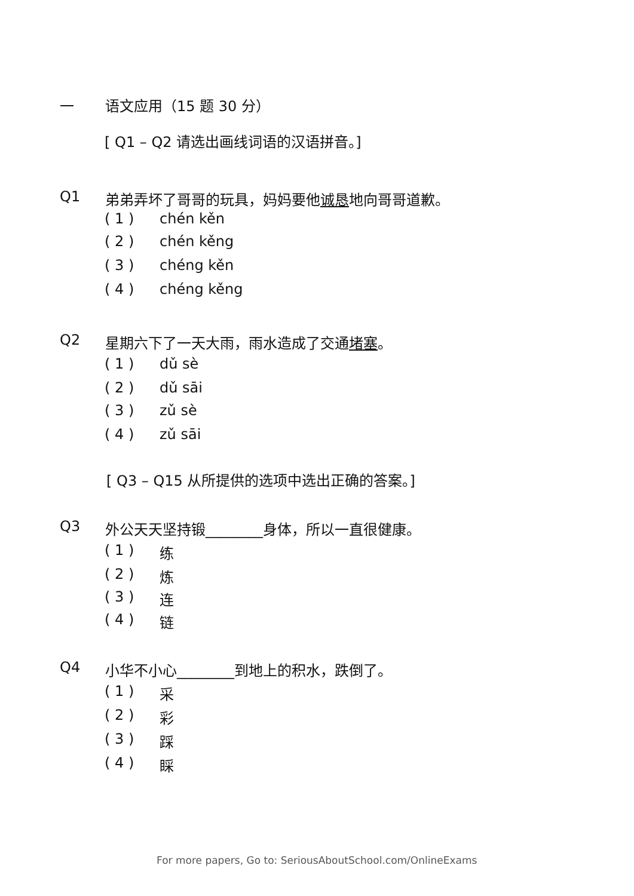一 语文应用（15 题 30 分）
[ Q1 – Q2 请选出画线词语的汉语拼音。]
Q1 弟弟弄坏了哥哥的玩具，妈妈要他诚恳地向哥哥道歉。
( 1 ) chén kěn
( 2 ) chén kěng
( 3 ) chéng kěn
( 4 ) chéng kěng
Q2 星期六下了一天大雨，雨水造成了交通堵塞。
( 1 ) dǔ sè
( 2 ) dǔ sāi
( 3 ) zǔ sè
( 4 ) zǔ sāi
[ Q3 – Q15 从所提供的选项中选出正确的答案。]
Q3 外公天天坚持锻________身体，所以一直很健康。
( 1 ) 练
( 2 ) 炼
( 3 ) 连
( 4 ) 链
Q4 小华不小心________到地上的积水，跌倒了。
( 1 ) 采
( 2 ) 彩
( 3 ) 踩
( 4 ) 睬
For more papers, Go to: SeriousAboutSchool.com/OnlineExams